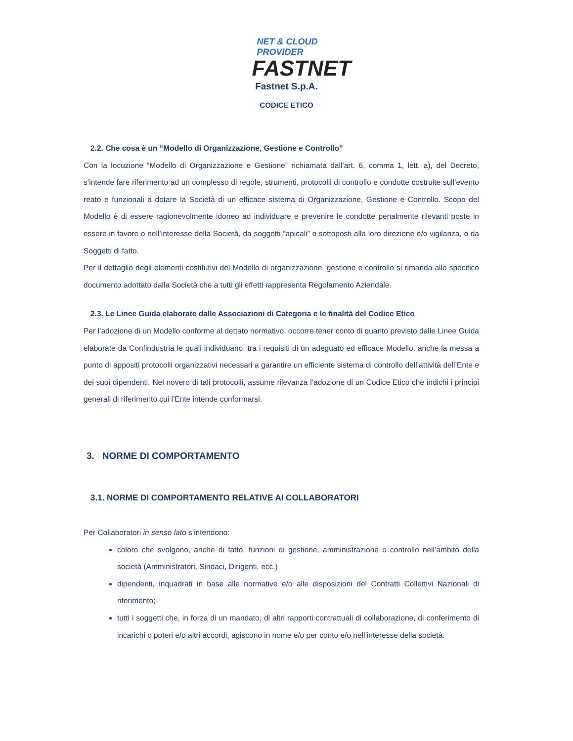NET & CLOUD PROVIDER
FASTNET
Fastnet S.p.A.
CODICE ETICO
2.2. Che cosa è un “Modello di Organizzazione, Gestione e Controllo”
Con la locuzione “Modello di Organizzazione e Gestione” richiamata dall’art. 6, comma 1, lett. a), del Decreto, s’intende fare riferimento ad un complesso di regole, strumenti, protocolli di controllo e condotte costruite sull’evento reato e funzionali a dotare la Società di un efficace sistema di Organizzazione, Gestione e Controllo. Scopo del Modello è di essere ragionevolmente idoneo ad individuare e prevenire le condotte penalmente rilevanti poste in essere in favore o nell’interesse della Società, da soggetti “apicali” o sottoposti alla loro direzione e/o vigilanza, o da Soggetti di fatto.
Per il dettaglio degli elementi costitutivi del Modello di organizzazione, gestione e controllo si rimanda allo specifico documento adottato dalla Società che a tutti gli effetti rappresenta Regolamento Aziendale.
2.3. Le Linee Guida elaborate dalle Associazioni di Categoria e le finalità del Codice Etico
Per l’adozione di un Modello conforme al dettato normativo, occorre tener conto di quanto previsto dalle Linee Guida elaborate da Confindustria le quali individuano, tra i requisiti di un adeguato ed efficace Modello, anche la messa a punto di appositi protocolli organizzativi necessari a garantire un efficiente sistema di controllo dell’attività dell’Ente e dei suoi dipendenti. Nel novero di tali protocolli, assume rilevanza l’adozione di un Codice Etico che indichi i principi generali di riferimento cui l’Ente intende conformarsi.
3. NORME DI COMPORTAMENTO
3.1. NORME DI COMPORTAMENTO RELATIVE AI COLLABORATORI
Per Collaboratori in senso lato s’intendono:
coloro che svolgono, anche di fatto, funzioni di gestione, amministrazione o controllo nell’ambito della società (Amministratori, Sindaci, Dirigenti, ecc.)
dipendenti, inquadrati in base alle normative e/o alle disposizioni del Contratti Collettivi Nazionali di riferimento;
tutti i soggetti che, in forza di un mandato, di altri rapporti contrattuali di collaborazione, di conferimento di incarichi o poteri e/o altri accordi, agiscono in nome e/o per conto e/o nell’interesse della società.